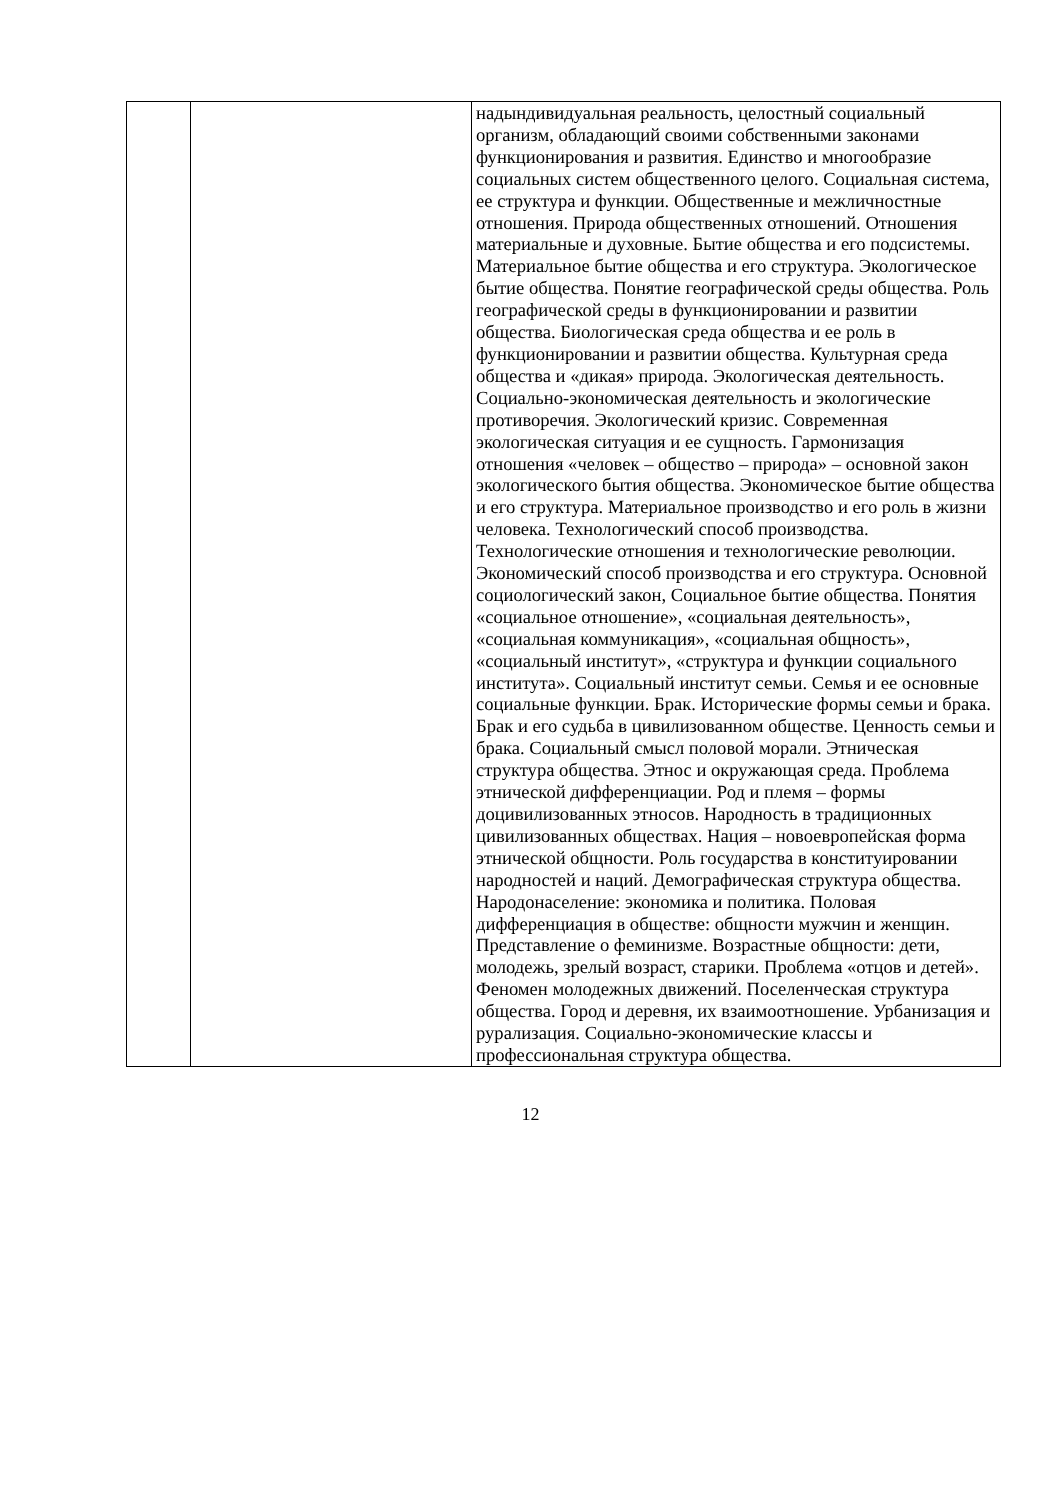| | | надындивидуальная реальность, целостный социальный организм, обладающий своими собственными законами функционирования и развития. Единство и многообразие социальных систем общественного целого. Социальная система, ее структура и функции. Общественные и межличностные отношения. Природа общественных отношений. Отношения материальные и духовные. Бытие общества и его подсистемы. Материальное бытие общества и его структура. Экологическое бытие общества. Понятие географической среды общества. Роль географической среды в функционировании и развитии общества. Биологическая среда общества и ее роль в функционировании и развитии общества. Культурная среда общества и «дикая» природа. Экологическая деятельность. Социально-экономическая деятельность и экологические противоречия. Экологический кризис. Современная экологическая ситуация и ее сущность. Гармонизация отношения «человек – общество – природа» – основной закон экологического бытия общества. Экономическое бытие общества и его структура. Материальное производство и его роль в жизни человека. Технологический способ производства. Технологические отношения и технологические революции. Экономический способ производства и его структура. Основной социологический закон, Социальное бытие общества. Понятия «социальное отношение», «социальная деятельность», «социальная коммуникация», «социальная общность», «социальный институт», «структура и функции социального института». Социальный институт семьи. Семья и ее основные социальные функции. Брак. Исторические формы семьи и брака. Брак и его судьба в цивилизованном обществе. Ценность семьи и брака. Социальный смысл половой морали. Этническая структура общества. Этнос и окружающая среда. Проблема этнической дифференциации. Род и племя – формы доцивилизованных этносов. Народность в традиционных цивилизованных обществах. Нация – новоевропейская форма этнической общности. Роль государства в конституировании народностей и наций. Демографическая структура общества. Народонаселение: экономика и политика. Половая дифференциация в обществе: общности мужчин и женщин. Представление о феминизме. Возрастные общности: дети, молодежь, зрелый возраст, старики. Проблема «отцов и детей». Феномен молодежных движений. Поселенческая структура общества. Город и деревня, их взаимоотношение. Урбанизация и рурализация. Социально-экономические классы и профессиональная структура общества. |
12